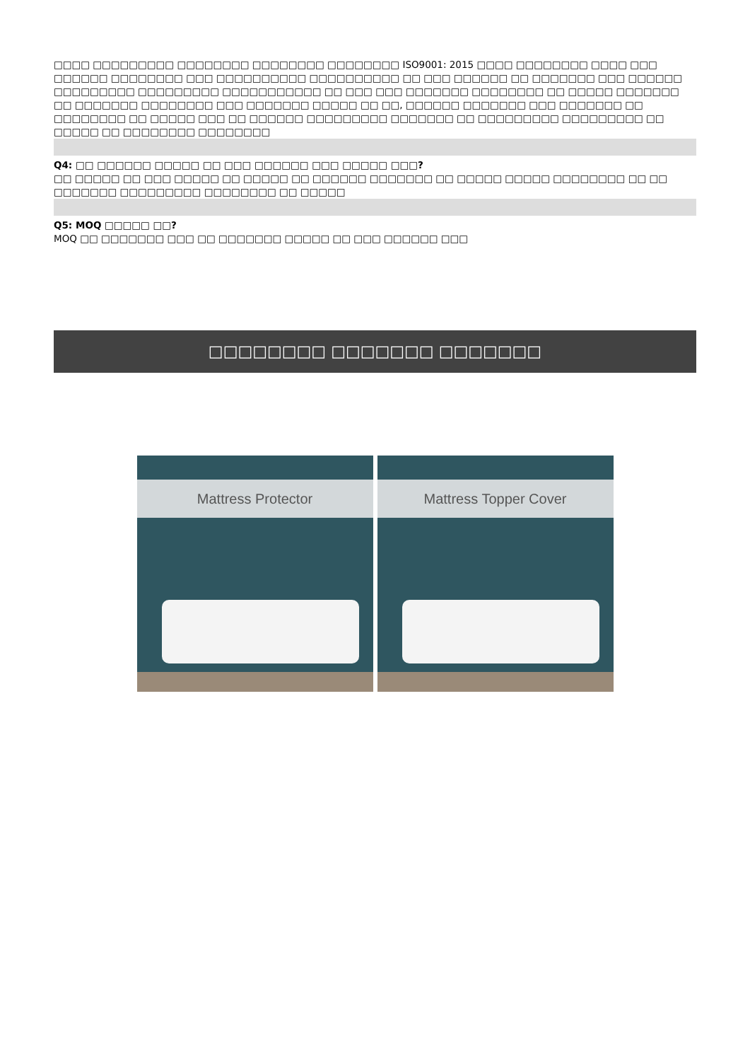□□□□ □□□□□□□□□ □□□□□□□□ □□□□□□□□ □□□□□□□□ ISO9001: 2015 □□□□ □□□□□□□□ □□□□ □□□ □□□□□□ □□□□□□□□ □□□ □□□□□□□□□□ □□□□□□□□□□ □□ □□□ □□□□□□ □□ □□□□□□□ □□□ □□□□□□ □□□□□□□□□ □□□□□□□□□ □□□□□□□□□□□ □□ □□□ □□□ □□□□□□□ □□□□□□□□ □□ □□□□□ □□□□□□□ □□ □□□□□□□ □□□□□□□□ □□□ □□□□□□□ □□□□□ □□ □□, □□□□□□ □□□□□□□ □□□ □□□□□□□ □□ □□□□□□□□ □□ □□□□□ □□□ □□ □□□□□□ □□□□□□□□□ □□□□□□□ □□ □□□□□□□□□ □□□□□□□□□ □□ □□□□□ □□ □□□□□□□□ □□□□□□□□
Q4: □□ □□□□□□ □□□□□ □□ □□□ □□□□□□ □□□ □□□□□ □□□?
□□ □□□□□ □□ □□□ □□□□□ □□ □□□□□ □□ □□□□□□ □□□□□□□ □□ □□□□□ □□□□□ □□□□□□□□ □□ □□ □□□□□□□ □□□□□□□□□ □□□□□□□□ □□ □□□□□
Q5: MOQ □□□□□ □□?
MOQ □□ □□□□□□□ □□□ □□ □□□□□□□ □□□□□ □□ □□□ □□□□□□ □□□
□□□□□□□□ □□□□□□□ □□□□□□□
Mattress Protector
Mattress Topper Cover